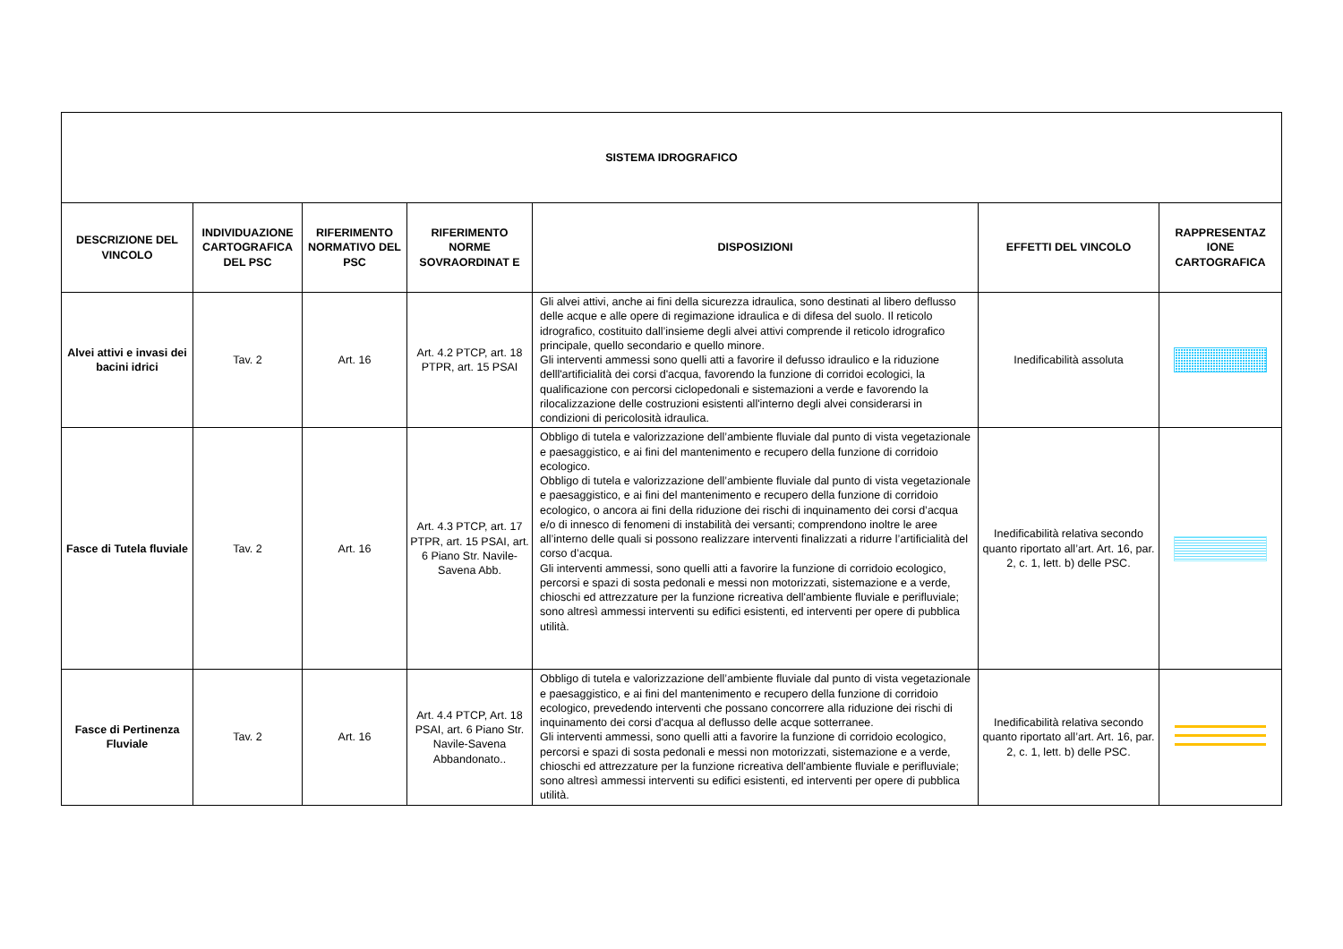| SISTEMA IDROGRAFICO | | | | | | |
| --- | --- | --- | --- | --- | --- | --- |
| DESCRIZIONE DEL VINCOLO | INDIVIDUAZIONE CARTOGRAFICA DEL PSC | RIFERIMENTO NORMATIVO DEL PSC | RIFERIMENTO NORME SOVRAORDINAT E | DISPOSIZIONI | EFFETTI DEL VINCOLO | RAPPRESENTAZ IONE CARTOGRAFICA |
| Alvei attivi e invasi dei bacini idrici | Tav. 2 | Art. 16 | Art. 4.2 PTCP, art. 18 PTPR, art. 15 PSAI | Gli alvei attivi, anche ai fini della sicurezza idraulica, sono destinati al libero deflusso delle acque e alle opere di regimazione idraulica e di difesa del suolo. Il reticolo idrografico, costituito dall’insieme degli alvei attivi comprende il reticolo idrografico principale, quello secondario e quello minore. Gli interventi ammessi sono quelli atti a favorire il defusso idraulico e la riduzione delll'artificialità dei corsi d'acqua, favorendo la funzione di corridoi ecologici, la qualificazione con percorsi ciclopedonali e sistemazioni a verde e favorendo la rilocalizzazione delle costruzioni esistenti all'interno degli alvei considerarsi in condizioni di pericolosità idraulica. | Inedificabilità assoluta | |
| Fasce di Tutela fluviale | Tav. 2 | Art. 16 | Art. 4.3 PTCP, art. 17 PTPR, art. 15 PSAI, art. 6 Piano Str. Navile-Savena Abb. | Obbligo di tutela e valorizzazione dell’ambiente fluviale dal punto di vista vegetazionale e paesaggistico, e ai fini del mantenimento e recupero della funzione di corridoio ecologico. Obbligo di tutela e valorizzazione dell’ambiente fluviale dal punto di vista vegetazionale e paesaggistico, e ai fini del mantenimento e recupero della funzione di corridoio ecologico, o ancora ai fini della riduzione dei rischi di inquinamento dei corsi d’acqua e/o di innesco di fenomeni di instabilità dei versanti; comprendono inoltre le aree all’interno delle quali si possono realizzare interventi finalizzati a ridurre l’artificialità del corso d’acqua. Gli interventi ammessi, sono quelli atti a favorire la funzione di corridoio ecologico, percorsi e spazi di sosta pedonali e messi non motorizzati, sistemazione e a verde, chioschi ed attrezzature per la funzione ricreativa dell'ambiente fluviale e perifluviale; sono altresì ammessi interventi su edifici esistenti, ed interventi per opere di pubblica utilità. | Inedificabilità relativa secondo quanto riportato all’art. Art. 16, par. 2, c. 1, lett. b) delle PSC. | |
| Fasce di Pertinenza Fluviale | Tav. 2 | Art. 16 | Art. 4.4 PTCP, Art. 18 PSAI, art. 6 Piano Str. Navile-Savena Abbandonato.. | Obbligo di tutela e valorizzazione dell’ambiente fluviale dal punto di vista vegetazionale e paesaggistico, e ai fini del mantenimento e recupero della funzione di corridoio ecologico, prevedendo interventi che possano concorrere alla riduzione dei rischi di inquinamento dei corsi d'acqua al deflusso delle acque sotterranee. Gli interventi ammessi, sono quelli atti a favorire la funzione di corridoio ecologico, percorsi e spazi di sosta pedonali e messi non motorizzati, sistemazione e a verde, chioschi ed attrezzature per la funzione ricreativa dell'ambiente fluviale e perifluviale; sono altresì ammessi interventi su edifici esistenti, ed interventi per opere di pubblica utilità. | Inedificabilità relativa secondo quanto riportato all’art. Art. 16, par. 2, c. 1, lett. b) delle PSC. | |